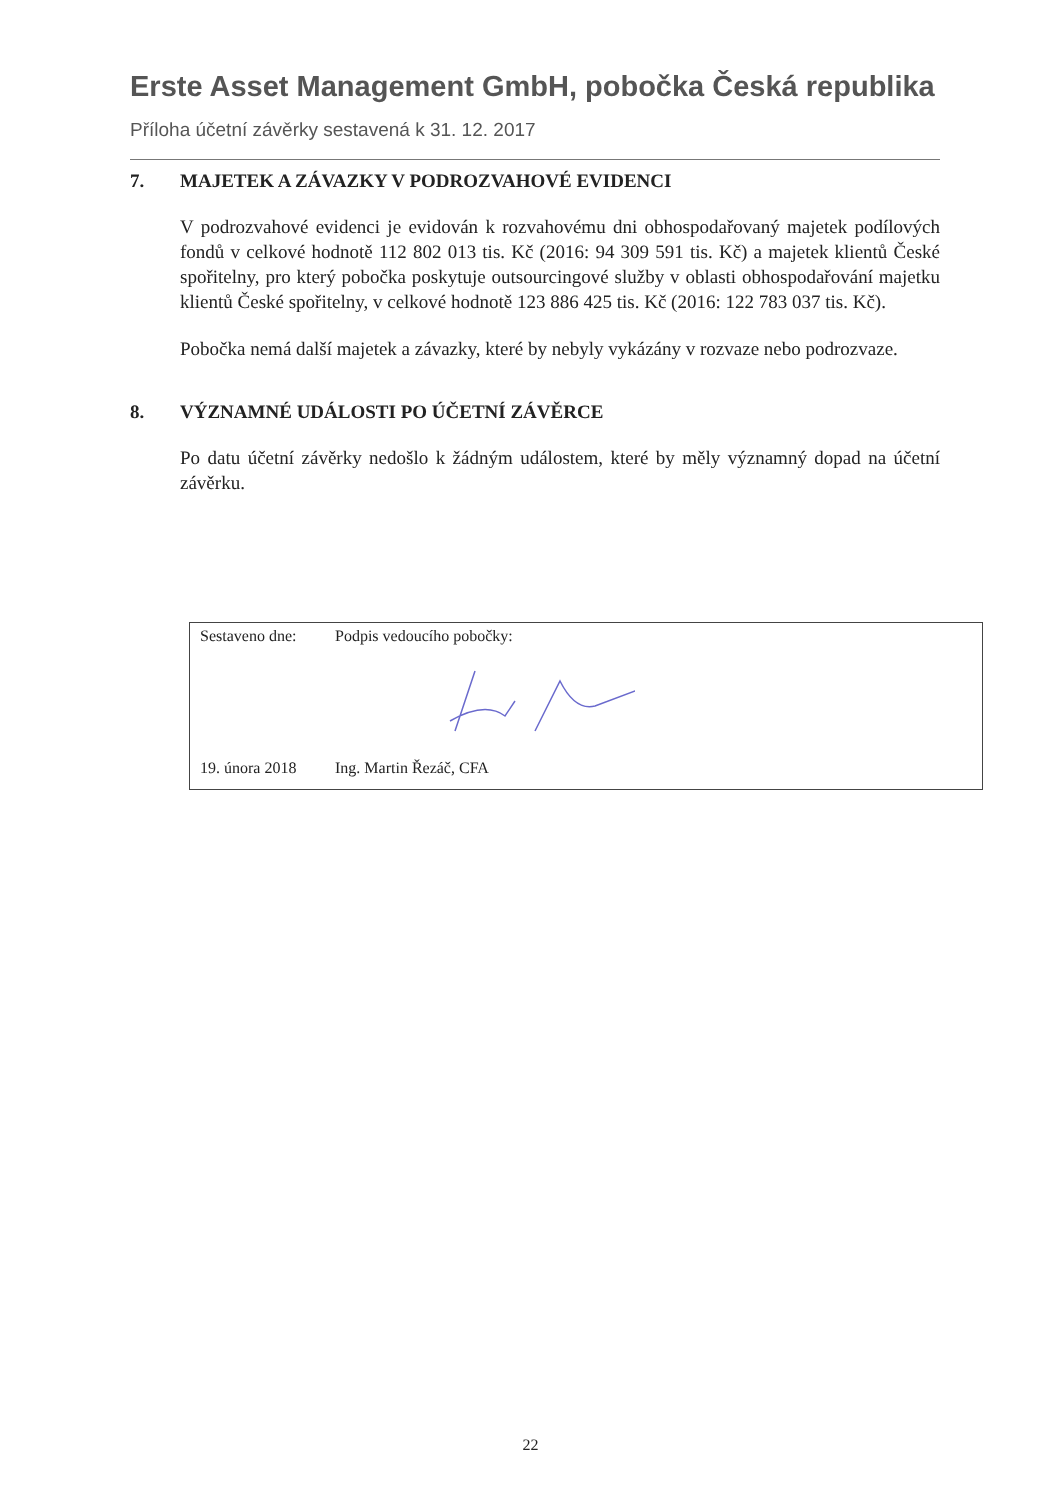Erste Asset Management GmbH, pobočka Česká republika
Příloha účetní závěrky sestavená k 31. 12. 2017
7. MAJETEK A ZÁVAZKY V PODROZVAHOVÉ EVIDENCI
V podrozvahové evidenci je evidován k rozvahovému dni obhospodařovaný majetek podílových fondů v celkové hodnotě 112 802 013 tis. Kč (2016: 94 309 591 tis. Kč) a majetek klientů České spořitelny, pro který pobočka poskytuje outsourcingové služby v oblasti obhospodařování majetku klientů České spořitelny, v celkové hodnotě 123 886 425 tis. Kč (2016: 122 783 037 tis. Kč).
Pobočka nemá další majetek a závazky, které by nebyly vykázány v rozvaze nebo podrozvaze.
8. VÝZNAMNÉ UDÁLOSTI PO ÚČETNÍ ZÁVĚRCE
Po datu účetní závěrky nedošlo k žádným událostem, které by měly významný dopad na účetní závěrku.
| Sestaveno dne: | Podpis vedoucího pobočky: |
| 19. února 2018 | Ing. Martin Řezáč, CFA |
22